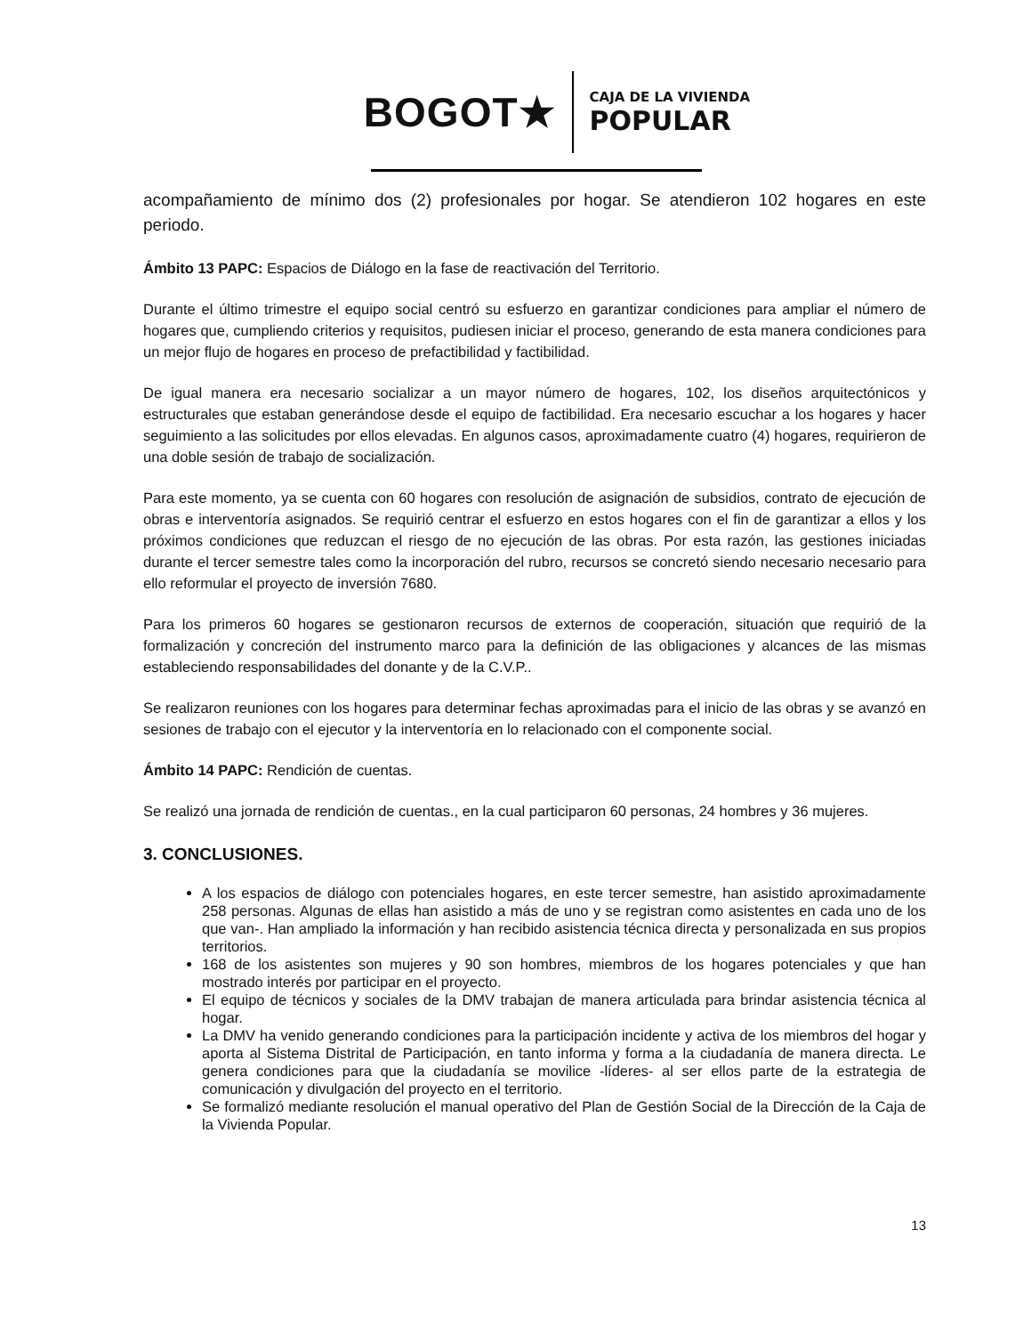BOGOT★
CAJA DE LA VIVIENDA
POPULAR
acompañamiento de mínimo dos (2) profesionales por hogar. Se atendieron 102 hogares en este periodo.
Ámbito 13 PAPC: Espacios de Diálogo en la fase de reactivación del Territorio.
Durante el último trimestre el equipo social centró su esfuerzo en garantizar condiciones para ampliar el número de hogares que, cumpliendo criterios y requisitos, pudiesen iniciar el proceso, generando de esta manera condiciones para un mejor flujo de hogares en proceso de prefactibilidad y factibilidad.
De igual manera era necesario socializar a un mayor número de hogares, 102, los diseños arquitectónicos y estructurales que estaban generándose desde el equipo de factibilidad. Era necesario escuchar a los hogares y hacer seguimiento a las solicitudes por ellos elevadas. En algunos casos, aproximadamente cuatro (4) hogares, requirieron de una doble sesión de trabajo de socialización.
Para este momento, ya se cuenta con 60 hogares con resolución de asignación de subsidios, contrato de ejecución de obras e interventoría asignados. Se requirió centrar el esfuerzo en estos hogares con el fin de garantizar a ellos y los próximos condiciones que reduzcan el riesgo de no ejecución de las obras. Por esta razón, las gestiones iniciadas durante el tercer semestre tales como la incorporación del rubro, recursos se concretó siendo necesario necesario para ello reformular el proyecto de inversión 7680.
Para los primeros 60 hogares se gestionaron recursos de externos de cooperación, situación que requirió de la formalización y concreción del instrumento marco para la definición de las obligaciones y alcances de las mismas estableciendo responsabilidades del donante y de la C.V.P..
Se realizaron reuniones con los hogares para determinar fechas aproximadas para el inicio de las obras y se avanzó en sesiones de trabajo con el ejecutor y la interventoría en lo relacionado con el componente social.
Ámbito 14 PAPC: Rendición de cuentas.
Se realizó una jornada de rendición de cuentas., en la cual participaron 60 personas, 24 hombres y 36 mujeres.
3. CONCLUSIONES.
A los espacios de diálogo con potenciales hogares, en este tercer semestre, han asistido aproximadamente 258 personas. Algunas de ellas han asistido a más de uno y se registran como asistentes en cada uno de los que van-. Han ampliado la información y han recibido asistencia técnica directa y personalizada en sus propios territorios.
168 de los asistentes son mujeres y 90 son hombres, miembros de los hogares potenciales y que han mostrado interés por participar en el proyecto.
El equipo de técnicos y sociales de la DMV trabajan de manera articulada para brindar asistencia técnica al hogar.
La DMV ha venido generando condiciones para la participación incidente y activa de los miembros del hogar y aporta al Sistema Distrital de Participación, en tanto informa y forma a la ciudadanía de manera directa. Le genera condiciones para que la ciudadanía se movilice -líderes- al ser ellos parte de la estrategia de comunicación y divulgación del proyecto en el territorio.
Se formalizó mediante resolución el manual operativo del Plan de Gestión Social de la Dirección de la Caja de la Vivienda Popular.
13